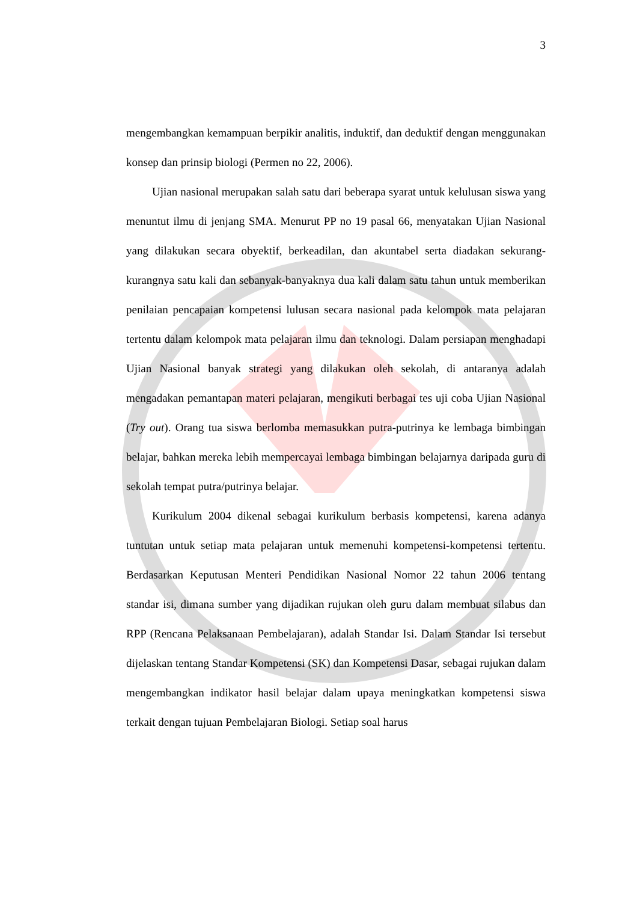3
mengembangkan kemampuan berpikir analitis, induktif, dan deduktif dengan menggunakan konsep dan prinsip biologi (Permen no 22, 2006).
Ujian nasional merupakan salah satu dari beberapa syarat untuk kelulusan siswa yang menuntut ilmu di jenjang SMA. Menurut PP no 19 pasal 66, menyatakan Ujian Nasional yang dilakukan secara obyektif, berkeadilan, dan akuntabel serta diadakan sekurang-kurangnya satu kali dan sebanyak-banyaknya dua kali dalam satu tahun untuk memberikan penilaian pencapaian kompetensi lulusan secara nasional pada kelompok mata pelajaran tertentu dalam kelompok mata pelajaran ilmu dan teknologi. Dalam persiapan menghadapi Ujian Nasional banyak strategi yang dilakukan oleh sekolah, di antaranya adalah mengadakan pemantapan materi pelajaran, mengikuti berbagai tes uji coba Ujian Nasional (Try out). Orang tua siswa berlomba memasukkan putra-putrinya ke lembaga bimbingan belajar, bahkan mereka lebih mempercayai lembaga bimbingan belajarnya daripada guru di sekolah tempat putra/putrinya belajar.
Kurikulum 2004 dikenal sebagai kurikulum berbasis kompetensi, karena adanya tuntutan untuk setiap mata pelajaran untuk memenuhi kompetensi-kompetensi tertentu. Berdasarkan Keputusan Menteri Pendidikan Nasional Nomor 22 tahun 2006 tentang standar isi, dimana sumber yang dijadikan rujukan oleh guru dalam membuat silabus dan RPP (Rencana Pelaksanaan Pembelajaran), adalah Standar Isi. Dalam Standar Isi tersebut dijelaskan tentang Standar Kompetensi (SK) dan Kompetensi Dasar, sebagai rujukan dalam mengembangkan indikator hasil belajar dalam upaya meningkatkan kompetensi siswa terkait dengan tujuan Pembelajaran Biologi. Setiap soal harus